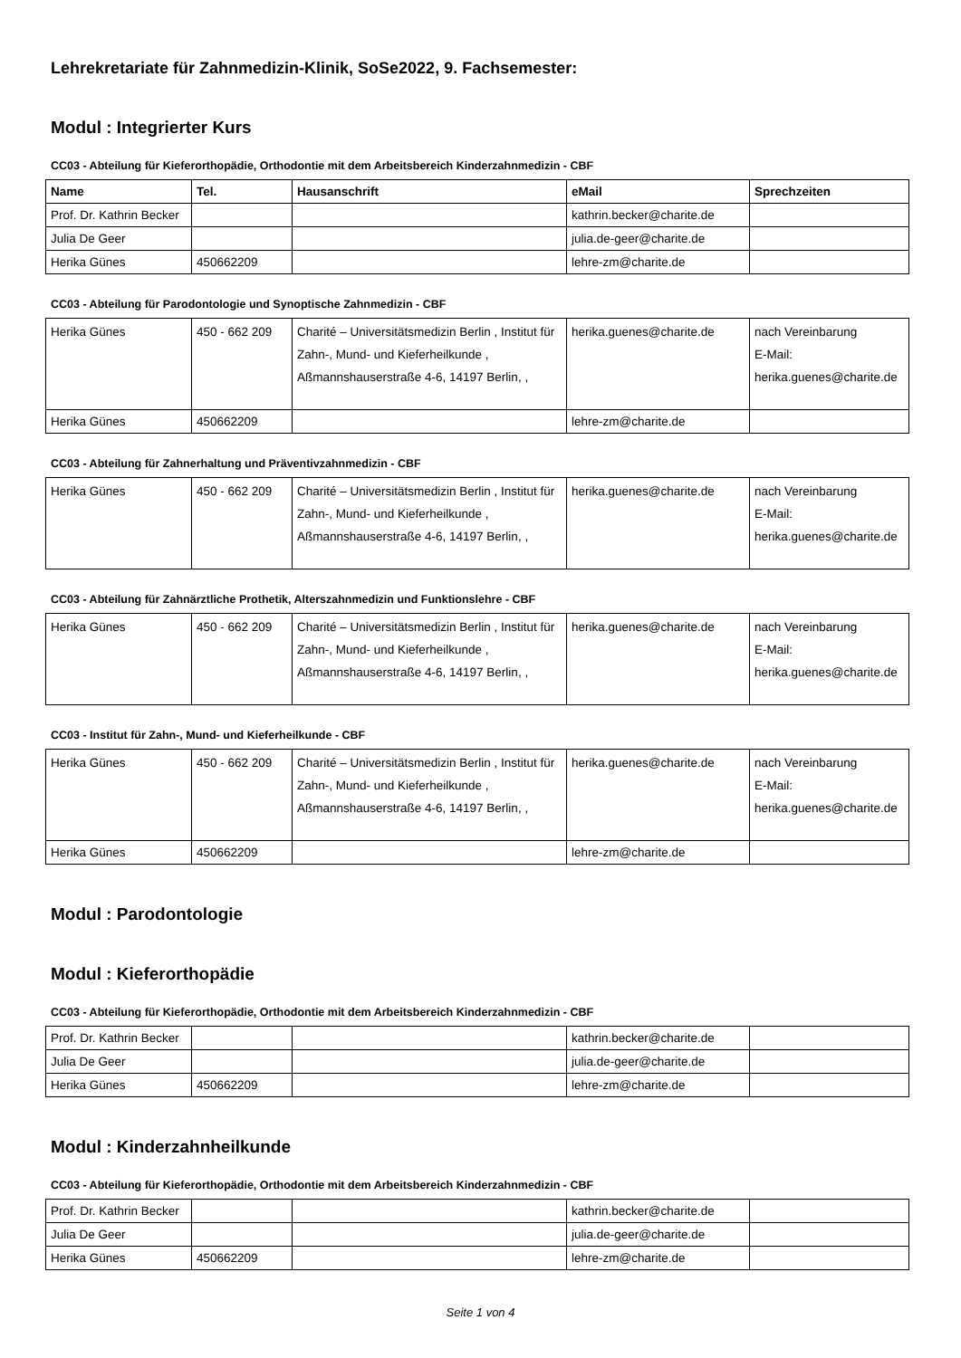Lehrekretariate für Zahnmedizin-Klinik, SoSe2022, 9. Fachsemester:
Modul : Integrierter Kurs
CC03 - Abteilung für Kieferorthopädie, Orthodontie mit dem Arbeitsbereich Kinderzahnmedizin - CBF
| Name | Tel. | Hausanschrift | eMail | Sprechzeiten |
| --- | --- | --- | --- | --- |
| Prof. Dr. Kathrin Becker | | | kathrin.becker@charite.de | |
| Julia De Geer | | | julia.de-geer@charite.de | |
| Herika Günes | 450662209 | | lehre-zm@charite.de | |
CC03 - Abteilung für Parodontologie und Synoptische Zahnmedizin - CBF
| Herika Günes | 450 - 662 209 | Charité – Universitätsmedizin Berlin , Institut für Zahn-, Mund- und Kieferheilkunde , Aßmannshauserstraße 4-6, 14197 Berlin, , | herika.guenes@charite.de | nach Vereinbarung E-Mail: herika.guenes@charite.de |
| Herika Günes | 450662209 | | lehre-zm@charite.de | |
CC03 - Abteilung für Zahnerhaltung und Präventivzahnmedizin - CBF
| Herika Günes | 450 - 662 209 | Charité – Universitätsmedizin Berlin , Institut für Zahn-, Mund- und Kieferheilkunde , Aßmannshauserstraße 4-6, 14197 Berlin, , | herika.guenes@charite.de | nach Vereinbarung E-Mail: herika.guenes@charite.de |
CC03 - Abteilung für Zahnärztliche Prothetik, Alterszahnmedizin und Funktionslehre - CBF
| Herika Günes | 450 - 662 209 | Charité – Universitätsmedizin Berlin , Institut für Zahn-, Mund- und Kieferheilkunde , Aßmannshauserstraße 4-6, 14197 Berlin, , | herika.guenes@charite.de | nach Vereinbarung E-Mail: herika.guenes@charite.de |
CC03 - Institut für Zahn-, Mund- und Kieferheilkunde - CBF
| Herika Günes | 450 - 662 209 | Charité – Universitätsmedizin Berlin , Institut für Zahn-, Mund- und Kieferheilkunde , Aßmannshauserstraße 4-6, 14197 Berlin, , | herika.guenes@charite.de | nach Vereinbarung E-Mail: herika.guenes@charite.de |
| Herika Günes | 450662209 | | lehre-zm@charite.de | |
Modul : Parodontologie
Modul : Kieferorthopädie
CC03 - Abteilung für Kieferorthopädie, Orthodontie mit dem Arbeitsbereich Kinderzahnmedizin - CBF
| Prof. Dr. Kathrin Becker | | | kathrin.becker@charite.de | |
| Julia De Geer | | | julia.de-geer@charite.de | |
| Herika Günes | 450662209 | | lehre-zm@charite.de | |
Modul : Kinderzahnheilkunde
CC03 - Abteilung für Kieferorthopädie, Orthodontie mit dem Arbeitsbereich Kinderzahnmedizin - CBF
| Prof. Dr. Kathrin Becker | | | kathrin.becker@charite.de | |
| Julia De Geer | | | julia.de-geer@charite.de | |
| Herika Günes | 450662209 | | lehre-zm@charite.de | |
Seite 1 von 4